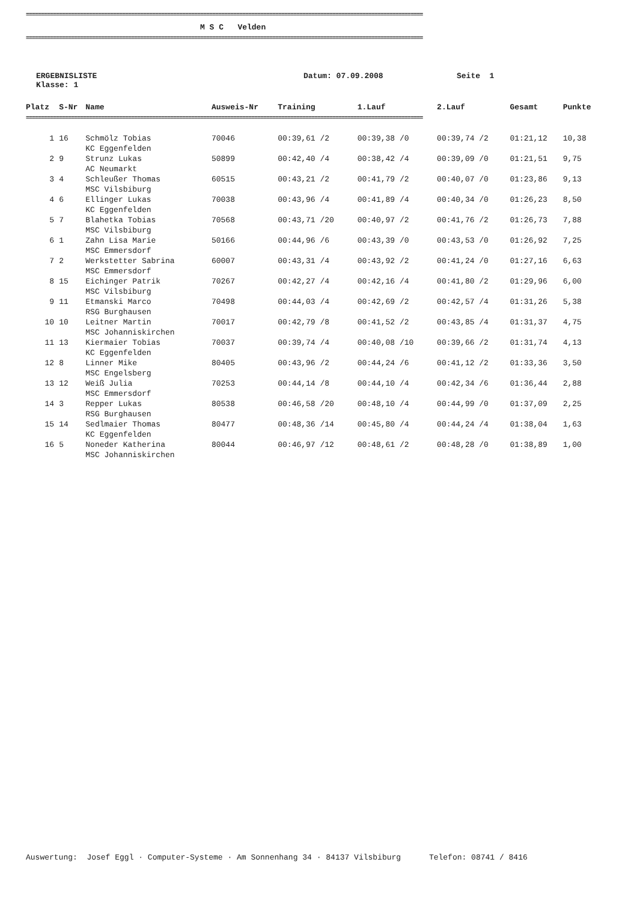====================================================================================================================================
M S C Velden
====================================================================================================================================
ERGEBNISLISTE
Klasse: 1
Datum: 07.09.2008 Seite 1
| Platz | S-Nr | Name | Ausweis-Nr | Training | 1.Lauf | 2.Lauf | Gesamt | Punkte |
| --- | --- | --- | --- | --- | --- | --- | --- | --- |
| ==================================================================================================================================== | | | | | | | | |
| 1 | 16 | Schmölz Tobias KC Eggenfelden | 70046 | 00:39,61 /2 | 00:39,38 /0 | 00:39,74 /2 | 01:21,12 | 10,38 |
| 2 | 9 | Strunz Lukas AC Neumarkt | 50899 | 00:42,40 /4 | 00:38,42 /4 | 00:39,09 /0 | 01:21,51 | 9,75 |
| 3 | 4 | Schleußer Thomas MSC Vilsbiburg | 60515 | 00:43,21 /2 | 00:41,79 /2 | 00:40,07 /0 | 01:23,86 | 9,13 |
| 4 | 6 | Ellinger Lukas KC Eggenfelden | 70038 | 00:43,96 /4 | 00:41,89 /4 | 00:40,34 /0 | 01:26,23 | 8,50 |
| 5 | 7 | Blahetka Tobias MSC Vilsbiburg | 70568 | 00:43,71 /20 | 00:40,97 /2 | 00:41,76 /2 | 01:26,73 | 7,88 |
| 6 | 1 | Zahn Lisa Marie MSC Emmersdorf | 50166 | 00:44,96 /6 | 00:43,39 /0 | 00:43,53 /0 | 01:26,92 | 7,25 |
| 7 | 2 | Werkstetter Sabrina MSC Emmersdorf | 60007 | 00:43,31 /4 | 00:43,92 /2 | 00:41,24 /0 | 01:27,16 | 6,63 |
| 8 | 15 | Eichinger Patrik MSC Vilsbiburg | 70267 | 00:42,27 /4 | 00:42,16 /4 | 00:41,80 /2 | 01:29,96 | 6,00 |
| 9 | 11 | Etmanski Marco RSG Burghausen | 70498 | 00:44,03 /4 | 00:42,69 /2 | 00:42,57 /4 | 01:31,26 | 5,38 |
| 10 | 10 | Leitner Martin MSC Johanniskirchen | 70017 | 00:42,79 /8 | 00:41,52 /2 | 00:43,85 /4 | 01:31,37 | 4,75 |
| 11 | 13 | Kiermaier Tobias KC Eggenfelden | 70037 | 00:39,74 /4 | 00:40,08 /10 | 00:39,66 /2 | 01:31,74 | 4,13 |
| 12 | 8 | Linner Mike MSC Engelsberg | 80405 | 00:43,96 /2 | 00:44,24 /6 | 00:41,12 /2 | 01:33,36 | 3,50 |
| 13 | 12 | Weiß Julia MSC Emmersdorf | 70253 | 00:44,14 /8 | 00:44,10 /4 | 00:42,34 /6 | 01:36,44 | 2,88 |
| 14 | 3 | Repper Lukas RSG Burghausen | 80538 | 00:46,58 /20 | 00:48,10 /4 | 00:44,99 /0 | 01:37,09 | 2,25 |
| 15 | 14 | Sedlmaier Thomas KC Eggenfelden | 80477 | 00:48,36 /14 | 00:45,80 /4 | 00:44,24 /4 | 01:38,04 | 1,63 |
| 16 | 5 | Noneder Katherina MSC Johanniskirchen | 80044 | 00:46,97 /12 | 00:48,61 /2 | 00:48,28 /0 | 01:38,89 | 1,00 |
Auswertung: Josef Eggl · Computer-Systeme · Am Sonnenhang 34 · 84137 Vilsbiburg Telefon: 08741 / 8416